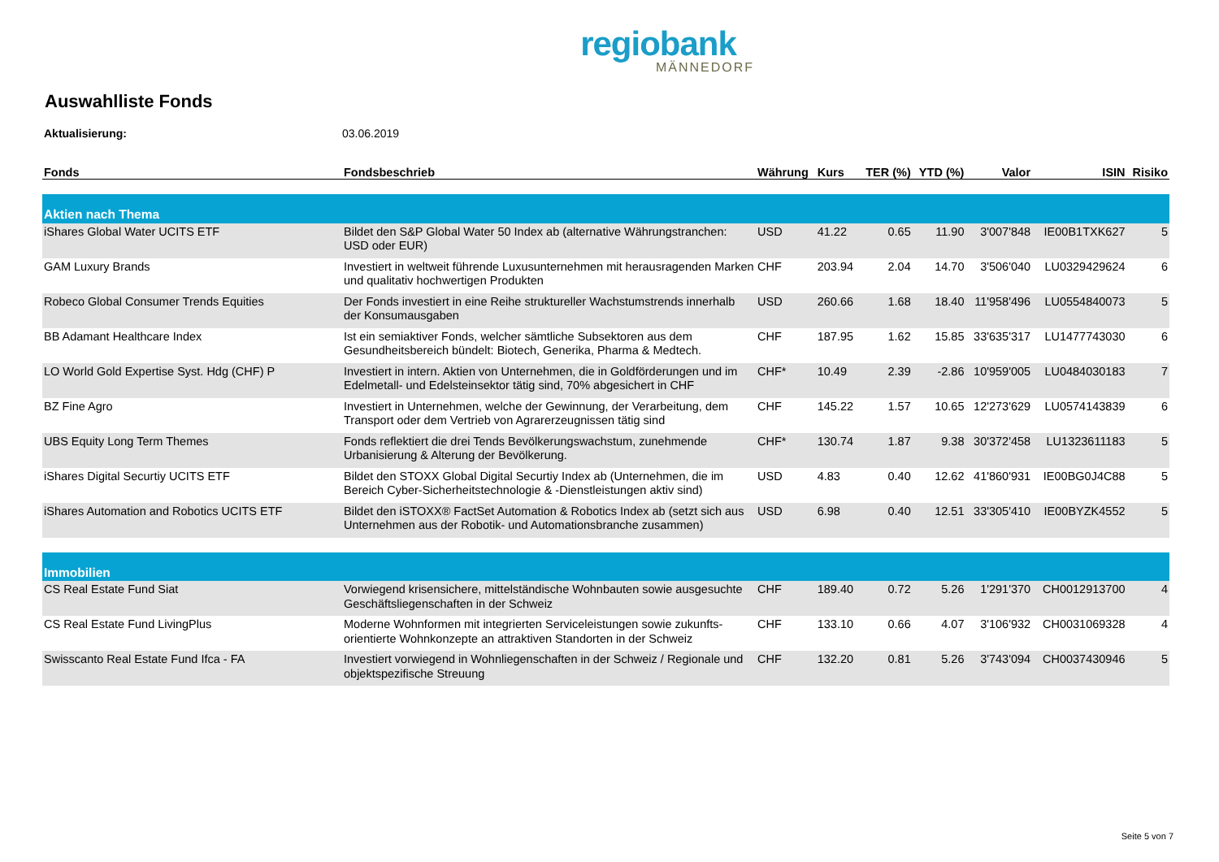regiobank
MÄNNEDORF
Auswahlliste Fonds
Aktualisierung: 03.06.2019
| Fonds | Fondsbeschrieb | Währung | Kurs | TER (%) | YTD (%) | Valor | ISIN | Risiko |
| --- | --- | --- | --- | --- | --- | --- | --- | --- |
| Aktien nach Thema | | | | | | | | |
| iShares Global Water UCITS ETF | Bildet den S&P Global Water 50 Index ab (alternative Währungstranchen: USD oder EUR) | USD | 41.22 | 0.65 | 11.90 | 3'007'848 | IE00B1TXK627 | 5 |
| GAM Luxury Brands | Investiert in weltweit führende Luxusunternehmen mit herausragenden Marken und qualitativ hochwertigen Produkten | CHF | 203.94 | 2.04 | 14.70 | 3'506'040 | LU0329429624 | 6 |
| Robeco Global Consumer Trends Equities | Der Fonds investiert in eine Reihe struktureller Wachstumstrends innerhalb der Konsumausgaben | USD | 260.66 | 1.68 | 18.40 | 11'958'496 | LU0554840073 | 5 |
| BB Adamant Healthcare Index | Ist ein semiaktiver Fonds, welcher sämtliche Subsektoren aus dem Gesundheitsbereich bündelt: Biotech, Generika, Pharma & Medtech. | CHF | 187.95 | 1.62 | 15.85 | 33'635'317 | LU1477743030 | 6 |
| LO World Gold Expertise Syst. Hdg (CHF) P | Investiert in intern. Aktien von Unternehmen, die in Goldförderungen und im Edelmetall- und Edelsteinsektor tätig sind, 70% abgesichert in CHF | CHF* | 10.49 | 2.39 | -2.86 | 10'959'005 | LU0484030183 | 7 |
| BZ Fine Agro | Investiert in Unternehmen, welche der Gewinnung, der Verarbeitung, dem Transport oder dem Vertrieb von Agrarerzeugnissen tätig sind | CHF | 145.22 | 1.57 | 10.65 | 12'273'629 | LU0574143839 | 6 |
| UBS Equity Long Term Themes | Fonds reflektiert die drei Tends Bevölkerungswachstum, zunehmende Urbanisierung & Alterung der Bevölkerung. | CHF* | 130.74 | 1.87 | 9.38 | 30'372'458 | LU1323611183 | 5 |
| iShares Digital Securtiy UCITS ETF | Bildet den STOXX Global Digital Securtiy Index ab (Unternehmen, die im Bereich Cyber-Sicherheitstechnologie & -Dienstleistungen aktiv sind) | USD | 4.83 | 0.40 | 12.62 | 41'860'931 | IE00BG0J4C88 | 5 |
| iShares Automation and Robotics UCITS ETF | Bildet den iSTOXX® FactSet Automation & Robotics Index ab (setzt sich aus Unternehmen aus der Robotik- und Automationsbranche zusammen) | USD | 6.98 | 0.40 | 12.51 | 33'305'410 | IE00BYZK4552 | 5 |
| Immobilien | | | | | | | | |
| CS Real Estate Fund Siat | Vorwiegend krisensichere, mittelständische Wohnbauten sowie ausgesuchte Geschäftsliegenschaften in der Schweiz | CHF | 189.40 | 0.72 | 5.26 | 1'291'370 | CH0012913700 | 4 |
| CS Real Estate Fund LivingPlus | Moderne Wohnformen mit integrierten Serviceleistungen sowie zukunfts-orientierte Wohnkonzepte an attraktiven Standorten in der Schweiz | CHF | 133.10 | 0.66 | 4.07 | 3'106'932 | CH0031069328 | 4 |
| Swisscanto Real Estate Fund Ifca - FA | Investiert vorwiegend in Wohnliegenschaften in der Schweiz / Regionale und objektspezifische Streuung | CHF | 132.20 | 0.81 | 5.26 | 3'743'094 | CH0037430946 | 5 |
Seite 5 von 7